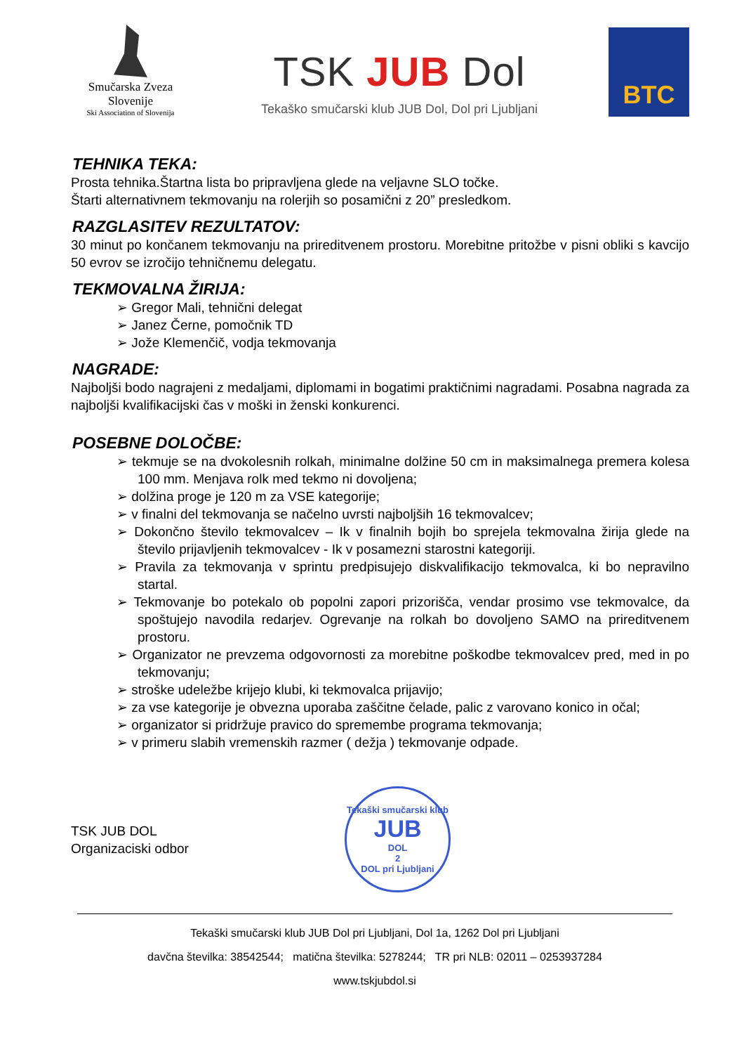Smučarska Zveza Slovenije
Ski Association of Slovenija
TSK JUB Dol
Tekaško smučarski klub JUB Dol, Dol pri Ljubljani
BTC
TEHNIKA TEKA:
Prosta tehnika.Štartna lista bo pripravljena glede na veljavne SLO točke.
Štarti alternativnem tekmovanju na rolerjih so posamični z 20” presledkom.
RAZGLASITEV REZULTATOV:
30 minut po končanem tekmovanju na prireditvenem prostoru. Morebitne pritožbe v pisni obliki s kavcijo 50 evrov se izročijo tehničnemu delegatu.
TEKMOVALNA ŽIRIJA:
➢ Gregor Mali, tehnični delegat
➢ Janez Černe, pomočnik TD
➢ Jože Klemenčič, vodja tekmovanja
NAGRADE:
Najboljši bodo nagrajeni z medaljami, diplomami in bogatimi praktičnimi nagradami. Posabna nagrada za najboljši kvalifikacijski čas v moški in ženski konkurenci.
POSEBNE DOLOČBE:
➢ tekmuje se na dvokolesnih rolkah, minimalne dolžine 50 cm in maksimalnega premera kolesa 100 mm. Menjava rolk med tekmo ni dovoljena;
➢ dolžina proge je 120 m za VSE kategorije;
➢ v finalni del tekmovanja se načelno uvrsti najboljših 16 tekmovalcev;
➢ Dokončno število tekmovalcev – Ik v finalnih bojih bo sprejela tekmovalna žirija glede na število prijavljenih tekmovalcev - Ik v posamezni starostni kategoriji.
➢ Pravila za tekmovanja v sprintu predpisujejo diskvalifikacijo tekmovalca, ki bo nepravilno startal.
➢ Tekmovanje bo potekalo ob popolni zapori prizorišča, vendar prosimo vse tekmovalce, da spoštujejo navodila redarjev. Ogrevanje na rolkah bo dovoljeno SAMO na prireditvenem prostoru.
➢ Organizator ne prevzema odgovornosti za morebitne poškodbe tekmovalcev pred, med in po tekmovanju;
➢ stroške udeležbe krijejo klubi, ki tekmovalca prijavijo;
➢ za vse kategorije je obvezna uporaba zaščitne čelade, palic z varovano konico in očal;
➢ organizator si pridržuje pravico do spremembe programa tekmovanja;
➢ v primeru slabih vremenskih razmer ( dežja ) tekmovanje odpade.
TSK JUB DOL
Organizaciski odbor
Tekaški smučarski klub
JUB
DOL
2
DOL pri Ljubljani
Tekaški smučarski klub JUB Dol pri Ljubljani, Dol 1a, 1262 Dol pri Ljubljani
davčna številka: 38542544; matična številka: 5278244; TR pri NLB: 02011 – 0253937284
www.tskjubdol.si